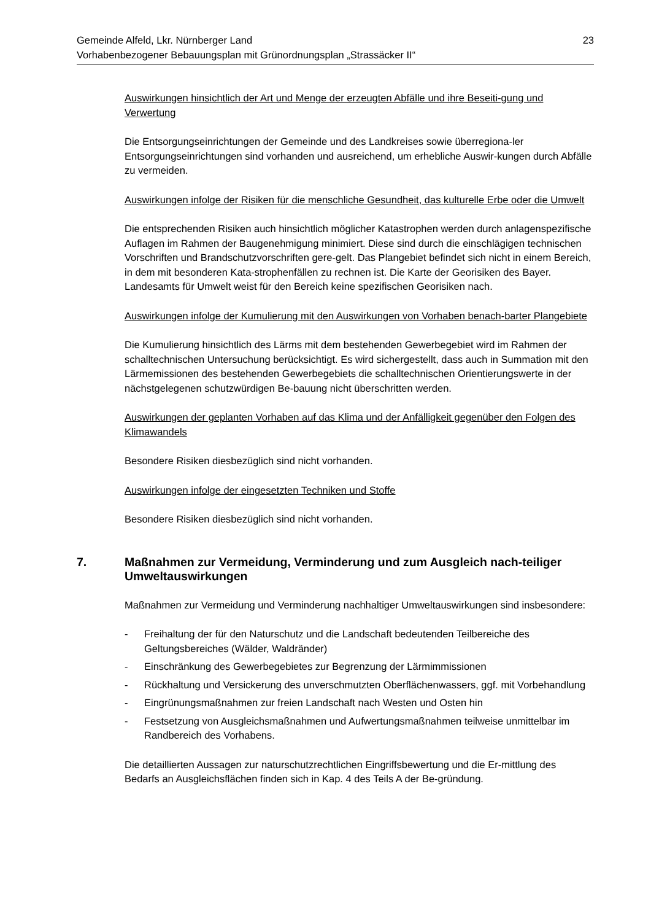Gemeinde Alfeld, Lkr. Nürnberger Land 23
Vorhabenbezogener Bebauungsplan mit Grünordnungsplan „Strassäcker II“
Auswirkungen hinsichtlich der Art und Menge der erzeugten Abfälle und ihre Beseiti-gung und Verwertung
Die Entsorgungseinrichtungen der Gemeinde und des Landkreises sowie überregiona-ler Entsorgungseinrichtungen sind vorhanden und ausreichend, um erhebliche Auswir-kungen durch Abfälle zu vermeiden.
Auswirkungen infolge der Risiken für die menschliche Gesundheit, das kulturelle Erbe oder die Umwelt
Die entsprechenden Risiken auch hinsichtlich möglicher Katastrophen werden durch anlagenspezifische Auflagen im Rahmen der Baugenehmigung minimiert. Diese sind durch die einschlägigen technischen Vorschriften und Brandschutzvorschriften gere-gelt. Das Plangebiet befindet sich nicht in einem Bereich, in dem mit besonderen Kata-strophenfällen zu rechnen ist. Die Karte der Georisiken des Bayer. Landesamts für Umwelt weist für den Bereich keine spezifischen Georisiken nach.
Auswirkungen infolge der Kumulierung mit den Auswirkungen von Vorhaben benach-barter Plangebiete
Die Kumulierung hinsichtlich des Lärms mit dem bestehenden Gewerbegebiet wird im Rahmen der schalltechnischen Untersuchung berücksichtigt. Es wird sichergestellt, dass auch in Summation mit den Lärmemissionen des bestehenden Gewerbegebiets die schalltechnischen Orientierungswerte in der nächstgelegenen schutzwürdigen Be-bauung nicht überschritten werden.
Auswirkungen der geplanten Vorhaben auf das Klima und der Anfälligkeit gegenüber den Folgen des Klimawandels
Besondere Risiken diesbezüglich sind nicht vorhanden.
Auswirkungen infolge der eingesetzten Techniken und Stoffe
Besondere Risiken diesbezüglich sind nicht vorhanden.
7. Maßnahmen zur Vermeidung, Verminderung und zum Ausgleich nach-teiliger Umweltauswirkungen
Maßnahmen zur Vermeidung und Verminderung nachhaltiger Umweltauswirkungen sind insbesondere:
- Freihaltung der für den Naturschutz und die Landschaft bedeutenden Teilbereiche des Geltungsbereiches (Wälder, Waldränder)
- Einschränkung des Gewerbegebietes zur Begrenzung der Lärmimmissionen
- Rückhaltung und Versickerung des unverschmutzten Oberflächenwassers, ggf. mit Vorbehandlung
- Eingrünungsmaßnahmen zur freien Landschaft nach Westen und Osten hin
- Festsetzung von Ausgleichsmaßnahmen und Aufwertungsmaßnahmen teilweise unmittelbar im Randbereich des Vorhabens.
Die detaillierten Aussagen zur naturschutzrechtlichen Eingriffsbewertung und die Er-mittlung des Bedarfs an Ausgleichsflächen finden sich in Kap. 4 des Teils A der Be-gründung.